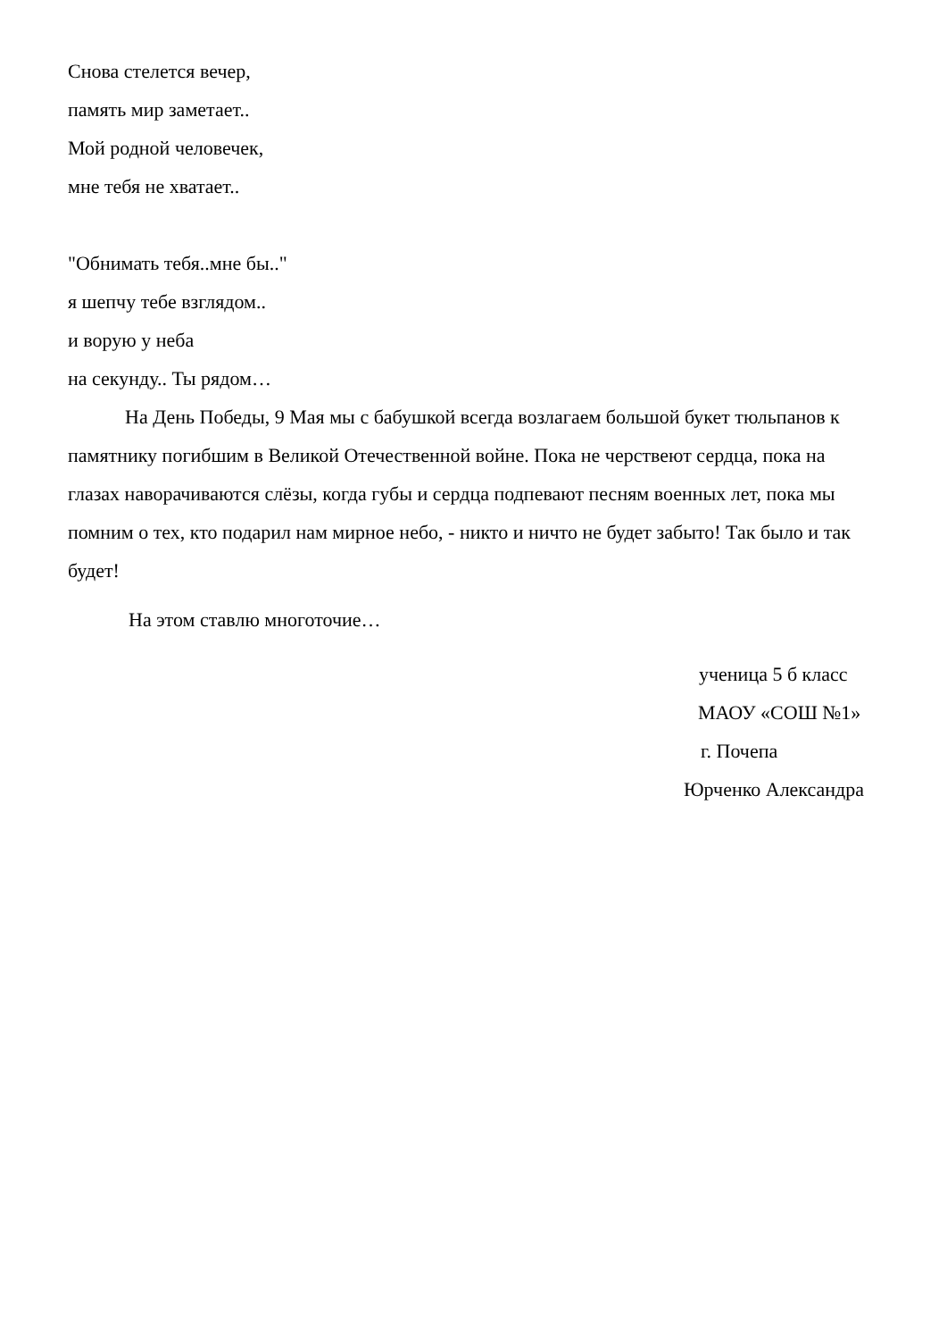Снова стелется вечер,
память мир заметает..
Мой родной человечек,
мне тебя не хватает..
"Обнимать тебя..мне бы.."
я шепчу тебе взглядом..
и ворую у неба
на секунду.. Ты рядом…
На День Победы, 9 Мая мы с бабушкой всегда возлагаем большой букет тюльпанов к памятнику погибшим в Великой Отечественной войне. Пока не черствеют сердца, пока на глазах наворачиваются слёзы, когда губы и сердца подпевают песням военных лет, пока мы помним о тех, кто подарил нам мирное небо, - никто и ничто не будет забыто! Так было и так будет!
На этом ставлю многоточие…
ученица 5 б класс
МАОУ «СОШ №1»
г. Почепа
Юрченко Александра